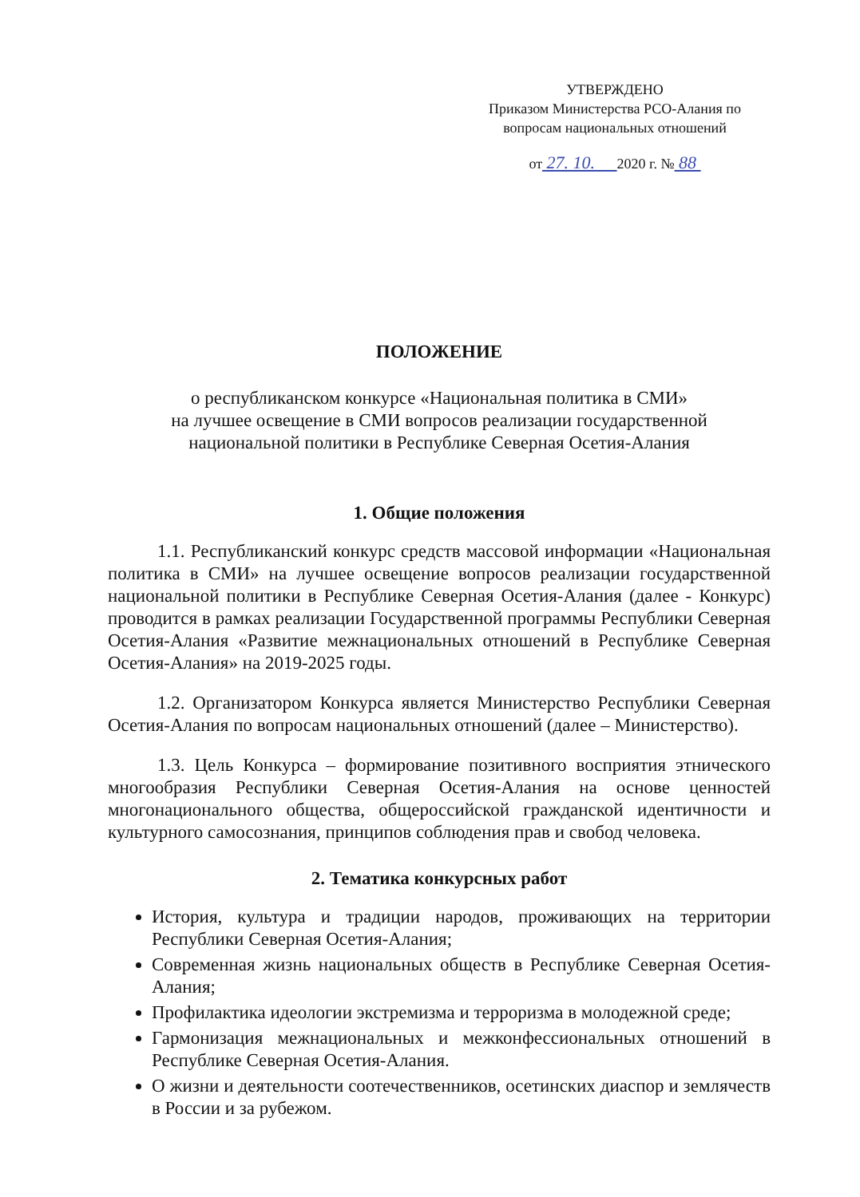УТВЕРЖДЕНО
Приказом Министерства РСО-Алания по
вопросам национальных отношений
от 27. 10. 2020 г. № 88
ПОЛОЖЕНИЕ
о республиканском конкурсе «Национальная политика в СМИ»
на лучшее освещение в СМИ вопросов реализации государственной
национальной политики в Республике Северная Осетия-Алания
1. Общие положения
1.1. Республиканский конкурс средств массовой информации «Национальная политика в СМИ» на лучшее освещение вопросов реализации государственной национальной политики в Республике Северная Осетия-Алания (далее - Конкурс) проводится в рамках реализации Государственной программы Республики Северная Осетия-Алания «Развитие межнациональных отношений в Республике Северная Осетия-Алания» на 2019-2025 годы.
1.2. Организатором Конкурса является Министерство Республики Северная Осетия-Алания по вопросам национальных отношений (далее – Министерство).
1.3. Цель Конкурса – формирование позитивного восприятия этнического многообразия Республики Северная Осетия-Алания на основе ценностей многонационального общества, общероссийской гражданской идентичности и культурного самосознания, принципов соблюдения прав и свобод человека.
2. Тематика конкурсных работ
История, культура и традиции народов, проживающих на территории Республики Северная Осетия-Алания;
Современная жизнь национальных обществ в Республике Северная Осетия-Алания;
Профилактика идеологии экстремизма и терроризма в молодежной среде;
Гармонизация межнациональных и межконфессиональных отношений в Республике Северная Осетия-Алания.
О жизни и деятельности соотечественников, осетинских диаспор и землячеств в России и за рубежом.